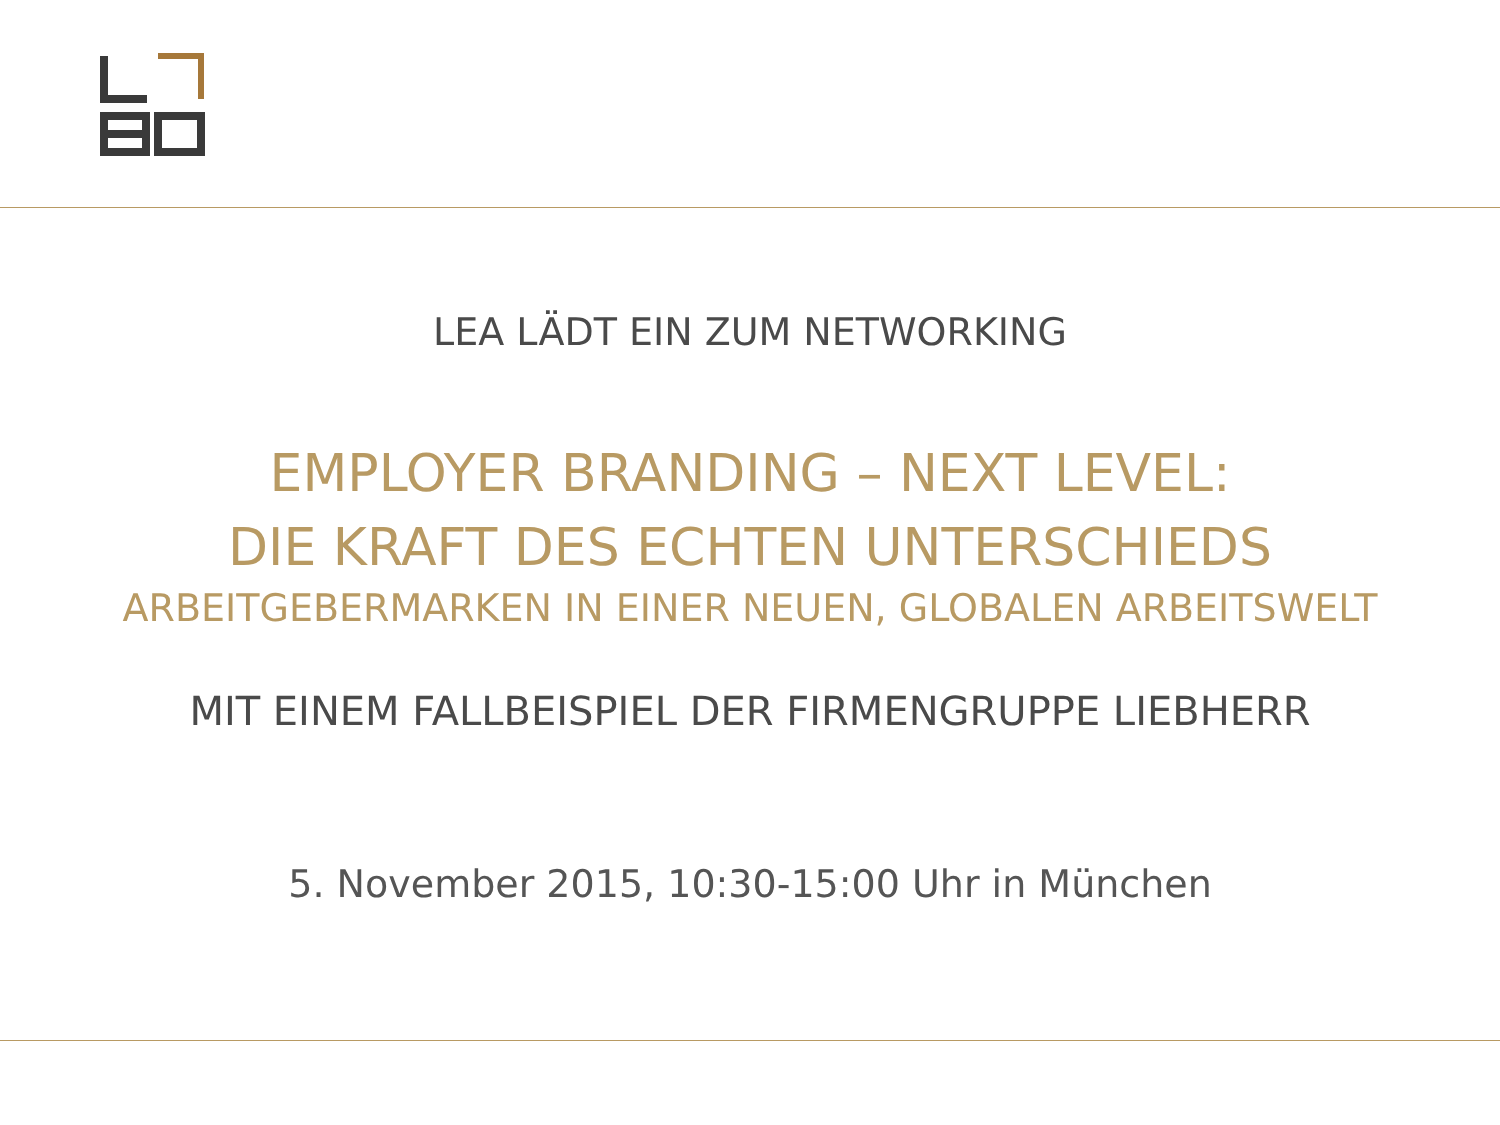LEA LÄDT EIN ZUM NETWORKING
EMPLOYER BRANDING – NEXT LEVEL:
DIE KRAFT DES ECHTEN UNTERSCHIEDS
ARBEITGEBERMARKEN IN EINER NEUEN, GLOBALEN ARBEITSWELT
MIT EINEM FALLBEISPIEL DER FIRMENGRUPPE LIEBHERR
5. November 2015, 10:30-15:00 Uhr in München